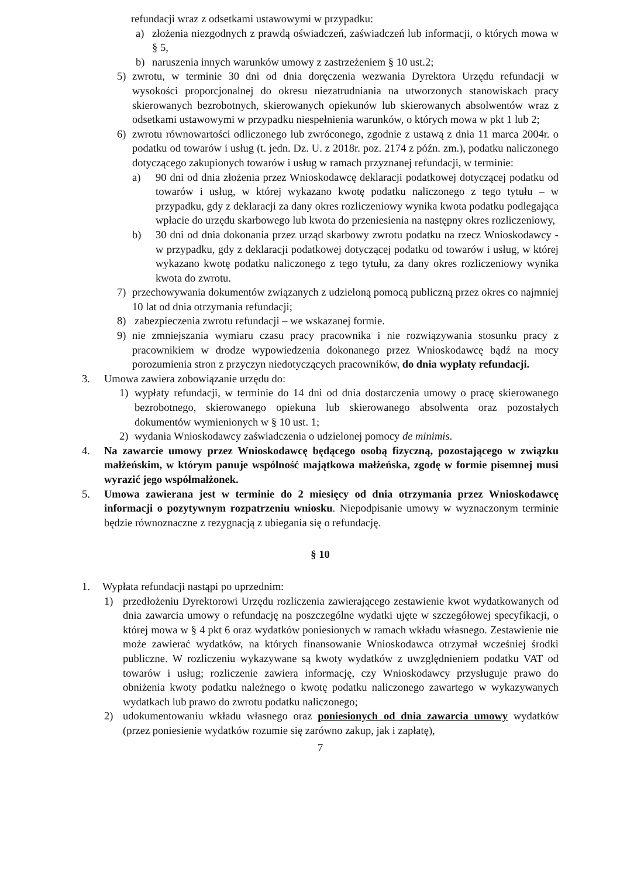refundacji wraz z odsetkami ustawowymi w przypadku:
a) złożenia niezgodnych z prawdą oświadczeń, zaświadczeń lub informacji, o których mowa w § 5,
b) naruszenia innych warunków umowy z zastrzeżeniem § 10 ust.2;
5) zwrotu, w terminie 30 dni od dnia doręczenia wezwania Dyrektora Urzędu refundacji w wysokości proporcjonalnej do okresu niezatrudniania na utworzonych stanowiskach pracy skierowanych bezrobotnych, skierowanych opiekunów lub skierowanych absolwentów wraz z odsetkami ustawowymi w przypadku niespełnienia warunków, o których mowa w pkt 1 lub 2;
6) zwrotu równowartości odliczonego lub zwróconego, zgodnie z ustawą z dnia 11 marca 2004r. o podatku od towarów i usług (t. jedn. Dz. U. z 2018r. poz. 2174 z późn. zm.), podatku naliczonego dotyczącego zakupionych towarów i usług w ramach przyznanej refundacji, w terminie:
a) 90 dni od dnia złożenia przez Wnioskodawcę deklaracji podatkowej dotyczącej podatku od towarów i usług, w której wykazano kwotę podatku naliczonego z tego tytułu – w przypadku, gdy z deklaracji za dany okres rozliczeniowy wynika kwota podatku podlegająca wpłacie do urzędu skarbowego lub kwota do przeniesienia na następny okres rozliczeniowy,
b) 30 dni od dnia dokonania przez urząd skarbowy zwrotu podatku na rzecz Wnioskodawcy - w przypadku, gdy z deklaracji podatkowej dotyczącej podatku od towarów i usług, w której wykazano kwotę podatku naliczonego z tego tytułu, za dany okres rozliczeniowy wynika kwota do zwrotu.
7) przechowywania dokumentów związanych z udzieloną pomocą publiczną przez okres co najmniej 10 lat od dnia otrzymania refundacji;
8) zabezpieczenia zwrotu refundacji – we wskazanej formie.
9) nie zmniejszania wymiaru czasu pracy pracownika i nie rozwiązywania stosunku pracy z pracownikiem w drodze wypowiedzenia dokonanego przez Wnioskodawcę bądź na mocy porozumienia stron z przyczyn niedotyczących pracowników, do dnia wypłaty refundacji.
3. Umowa zawiera zobowiązanie urzędu do:
1) wypłaty refundacji, w terminie do 14 dni od dnia dostarczenia umowy o pracę skierowanego bezrobotnego, skierowanego opiekuna lub skierowanego absolwenta oraz pozostałych dokumentów wymienionych w § 10 ust. 1;
2) wydania Wnioskodawcy zaświadczenia o udzielonej pomocy de minimis.
4. Na zawarcie umowy przez Wnioskodawcę będącego osobą fizyczną, pozostającego w związku małżeńskim, w którym panuje wspólność majątkowa małżeńska, zgodę w formie pisemnej musi wyrazić jego współmałżonek.
5. Umowa zawierana jest w terminie do 2 miesięcy od dnia otrzymania przez Wnioskodawcę informacji o pozytywnym rozpatrzeniu wniosku. Niepodpisanie umowy w wyznaczonym terminie będzie równoznaczne z rezygnacją z ubiegania się o refundację.
§ 10
1. Wypłata refundacji nastąpi po uprzednim:
1) przedłożeniu Dyrektorowi Urzędu rozliczenia zawierającego zestawienie kwot wydatkowanych od dnia zawarcia umowy o refundację na poszczególne wydatki ujęte w szczegółowej specyfikacji, o której mowa w § 4 pkt 6 oraz wydatków poniesionych w ramach wkładu własnego. Zestawienie nie może zawierać wydatków, na których finansowanie Wnioskodawca otrzymał wcześniej środki publiczne. W rozliczeniu wykazywane są kwoty wydatków z uwzględnieniem podatku VAT od towarów i usług; rozliczenie zawiera informację, czy Wnioskodawcy przysługuje prawo do obniżenia kwoty podatku należnego o kwotę podatku naliczonego zawartego w wykazywanych wydatkach lub prawo do zwrotu podatku naliczonego;
2) udokumentowaniu wkładu własnego oraz poniesionych od dnia zawarcia umowy wydatków (przez poniesienie wydatków rozumie się zarówno zakup, jak i zapłatę),
7